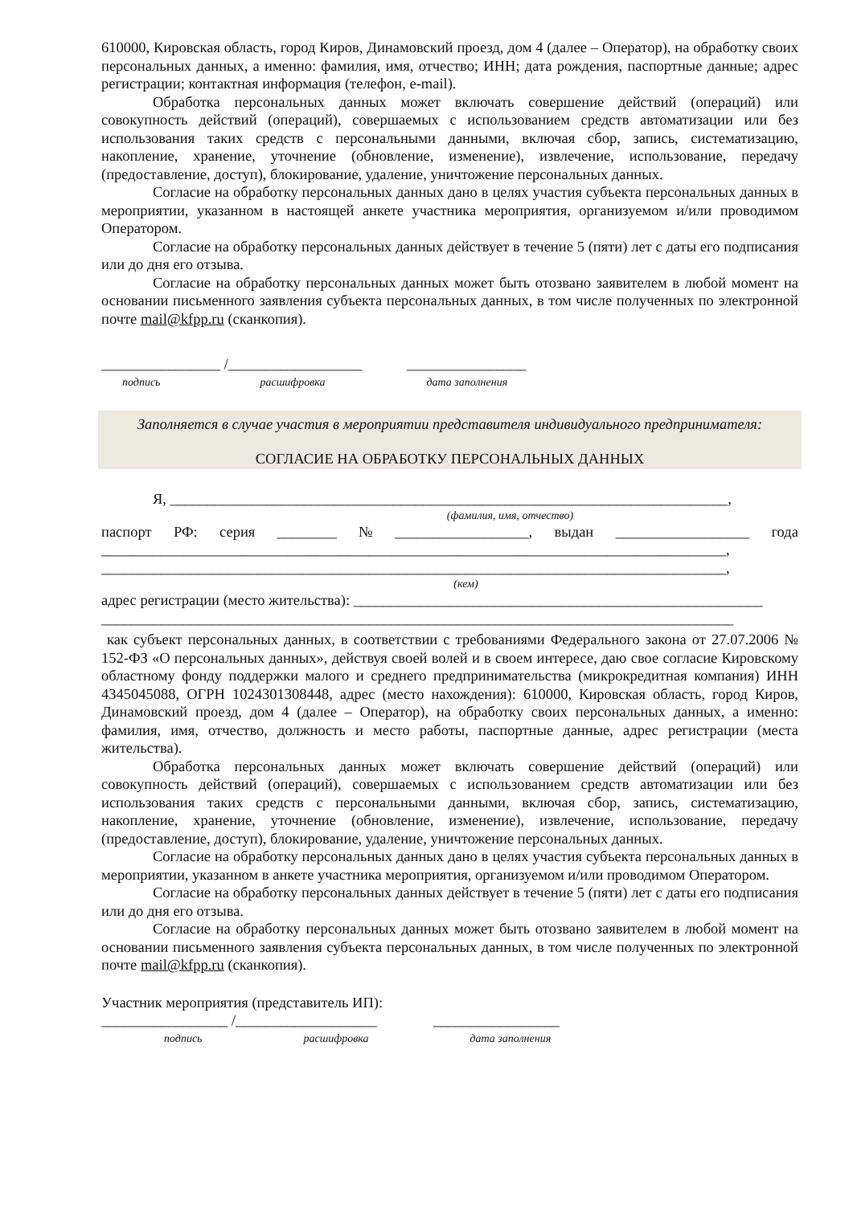610000, Кировская область, город Киров, Динамовский проезд, дом 4 (далее – Оператор), на обработку своих персональных данных, а именно: фамилия, имя, отчество; ИНН; дата рождения, паспортные данные; адрес регистрации; контактная информация (телефон, e-mail).
Обработка персональных данных может включать совершение действий (операций) или совокупность действий (операций), совершаемых с использованием средств автоматизации или без использования таких средств с персональными данными, включая сбор, запись, систематизацию, накопление, хранение, уточнение (обновление, изменение), извлечение, использование, передачу (предоставление, доступ), блокирование, удаление, уничтожение персональных данных.
Согласие на обработку персональных данных дано в целях участия субъекта персональных данных в мероприятии, указанном в настоящей анкете участника мероприятия, организуемом и/или проводимом Оператором.
Согласие на обработку персональных данных действует в течение 5 (пяти) лет с даты его подписания или до дня его отзыва.
Согласие на обработку персональных данных может быть отозвано заявителем в любой момент на основании письменного заявления субъекта персональных данных, в том числе полученных по электронной почте mail@kfpp.ru (сканкопия).
________________ /__________________ ________________
подпись расшифровка дата заполнения
Заполняется в случае участия в мероприятии представителя индивидуального предпринимателя:
СОГЛАСИЕ НА ОБРАБОТКУ ПЕРСОНАЛЬНЫХ ДАННЫХ
Я, ___________________________________________________________________________,
(фамилия, имя, отчество)
паспорт РФ: серия ________ № __________________, выдан __________________ года
____________________________________________________________________________________,
____________________________________________________________________________________,
(кем)
адрес регистрации (место жительства): _______________________________________________________
_____________________________________________________________________________________
как субъект персональных данных, в соответствии с требованиями Федерального закона от 27.07.2006 № 152-ФЗ «О персональных данных», действуя своей волей и в своем интересе, даю свое согласие Кировскому областному фонду поддержки малого и среднего предпринимательства (микрокредитная компания) ИНН 4345045088, ОГРН 1024301308448, адрес (место нахождения): 610000, Кировская область, город Киров, Динамовский проезд, дом 4 (далее – Оператор), на обработку своих персональных данных, а именно: фамилия, имя, отчество, должность и место работы, паспортные данные, адрес регистрации (места жительства).
Обработка персональных данных может включать совершение действий (операций) или совокупность действий (операций), совершаемых с использованием средств автоматизации или без использования таких средств с персональными данными, включая сбор, запись, систематизацию, накопление, хранение, уточнение (обновление, изменение), извлечение, использование, передачу (предоставление, доступ), блокирование, удаление, уничтожение персональных данных.
Согласие на обработку персональных данных дано в целях участия субъекта персональных данных в мероприятии, указанном в анкете участника мероприятия, организуемом и/или проводимом Оператором.
Согласие на обработку персональных данных действует в течение 5 (пяти) лет с даты его подписания или до дня его отзыва.
Согласие на обработку персональных данных может быть отозвано заявителем в любой момент на основании письменного заявления субъекта персональных данных, в том числе полученных по электронной почте mail@kfpp.ru (сканкопия).
Участник мероприятия (представитель ИП):
_________________ /___________________ _________________
подпись расшифровка дата заполнения